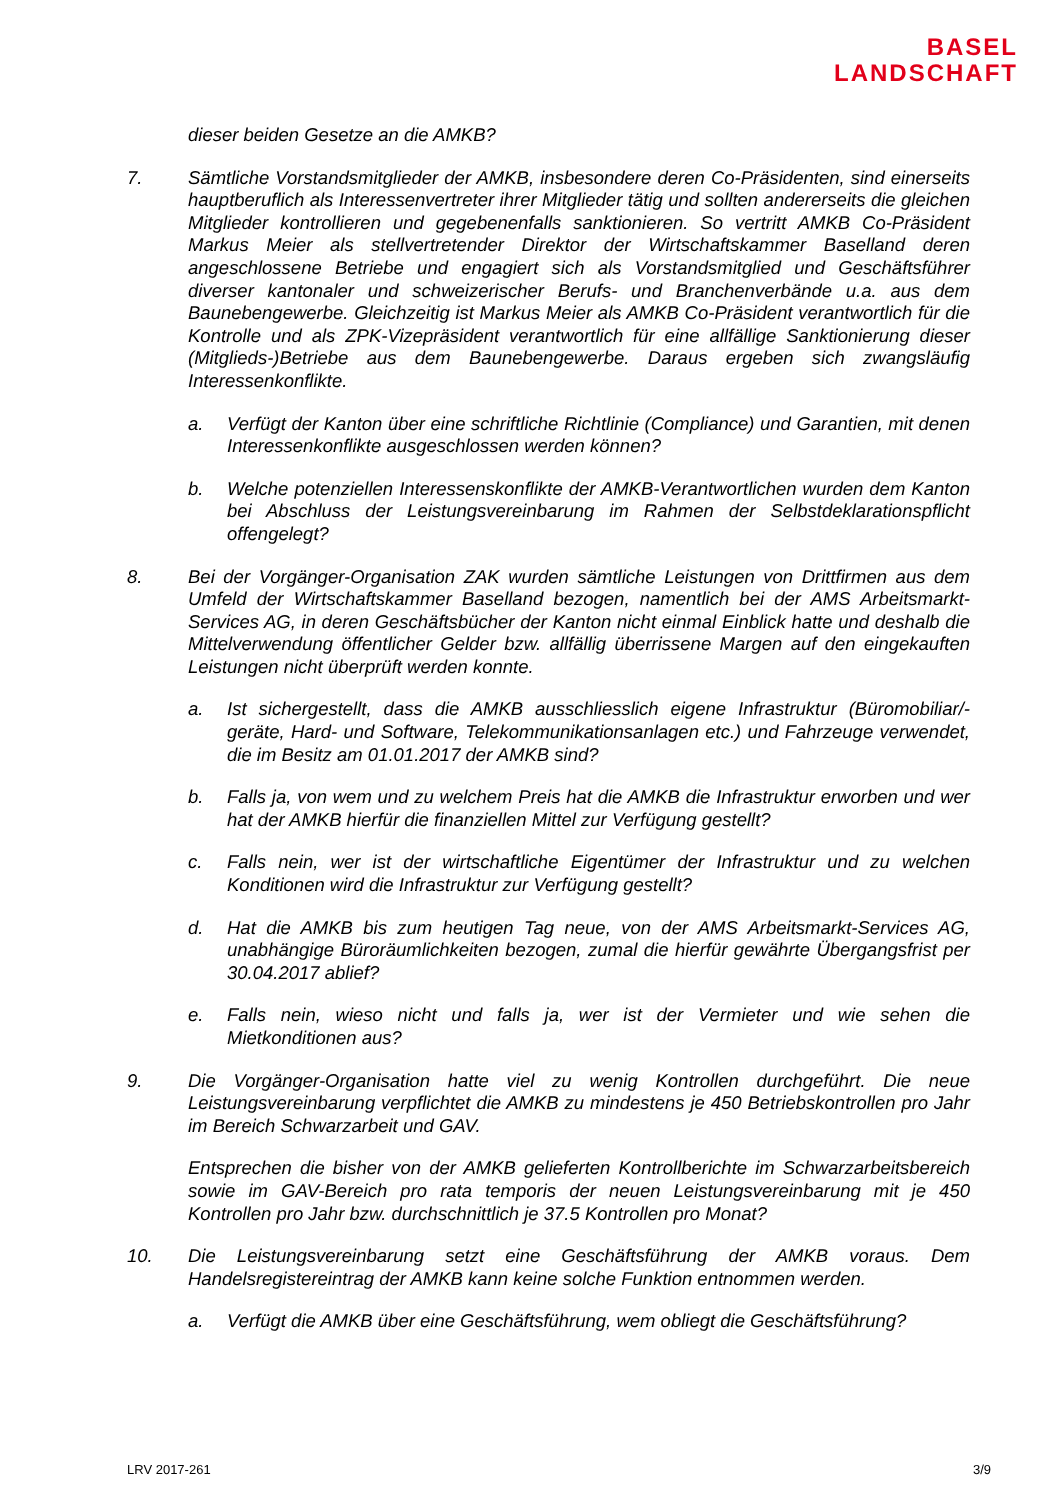BASEL
LANDSCHAFT
dieser beiden Gesetze an die AMKB?
7. Sämtliche Vorstandsmitglieder der AMKB, insbesondere deren Co-Präsidenten, sind einerseits hauptberuflich als Interessenvertreter ihrer Mitglieder tätig und sollten andererseits die gleichen Mitglieder kontrollieren und gegebenenfalls sanktionieren. So vertritt AMKB Co-Präsident Markus Meier als stellvertretender Direktor der Wirtschaftskammer Baselland deren angeschlossene Betriebe und engagiert sich als Vorstandsmitglied und Geschäftsführer diverser kantonaler und schweizerischer Berufs- und Branchenverbände u.a. aus dem Baunebengewerbe. Gleichzeitig ist Markus Meier als AMKB Co-Präsident verantwortlich für die Kontrolle und als ZPK-Vizepräsident verantwortlich für eine allfällige Sanktionierung dieser (Mitglieds-)Betriebe aus dem Baunebengewerbe. Daraus ergeben sich zwangsläufig Interessenkonflikte.
a. Verfügt der Kanton über eine schriftliche Richtlinie (Compliance) und Garantien, mit denen Interessenkonflikte ausgeschlossen werden können?
b. Welche potenziellen Interessenskonflikte der AMKB-Verantwortlichen wurden dem Kanton bei Abschluss der Leistungsvereinbarung im Rahmen der Selbstdeklarationspflicht offengelegt?
8. Bei der Vorgänger-Organisation ZAK wurden sämtliche Leistungen von Drittfirmen aus dem Umfeld der Wirtschaftskammer Baselland bezogen, namentlich bei der AMS Arbeitsmarkt-Services AG, in deren Geschäftsbücher der Kanton nicht einmal Einblick hatte und deshalb die Mittelverwendung öffentlicher Gelder bzw. allfällig überrissene Margen auf den eingekauften Leistungen nicht überprüft werden konnte.
a. Ist sichergestellt, dass die AMKB ausschliesslich eigene Infrastruktur (Büromobiliar/-geräte, Hard- und Software, Telekommunikationsanlagen etc.) und Fahrzeuge verwendet, die im Besitz am 01.01.2017 der AMKB sind?
b. Falls ja, von wem und zu welchem Preis hat die AMKB die Infrastruktur erworben und wer hat der AMKB hierfür die finanziellen Mittel zur Verfügung gestellt?
c. Falls nein, wer ist der wirtschaftliche Eigentümer der Infrastruktur und zu welchen Konditionen wird die Infrastruktur zur Verfügung gestellt?
d. Hat die AMKB bis zum heutigen Tag neue, von der AMS Arbeitsmarkt-Services AG, unabhängige Büroräumlichkeiten bezogen, zumal die hierfür gewährte Übergangsfrist per 30.04.2017 ablief?
e. Falls nein, wieso nicht und falls ja, wer ist der Vermieter und wie sehen die Mietkonditionen aus?
9. Die Vorgänger-Organisation hatte viel zu wenig Kontrollen durchgeführt. Die neue Leistungsvereinbarung verpflichtet die AMKB zu mindestens je 450 Betriebskontrollen pro Jahr im Bereich Schwarzarbeit und GAV.
Entsprechen die bisher von der AMKB gelieferten Kontrollberichte im Schwarzarbeitsbereich sowie im GAV-Bereich pro rata temporis der neuen Leistungsvereinbarung mit je 450 Kontrollen pro Jahr bzw. durchschnittlich je 37.5 Kontrollen pro Monat?
10. Die Leistungsvereinbarung setzt eine Geschäftsführung der AMKB voraus. Dem Handelsregistereintrag der AMKB kann keine solche Funktion entnommen werden.
a. Verfügt die AMKB über eine Geschäftsführung, wem obliegt die Geschäftsführung?
LRV 2017-261 3/9